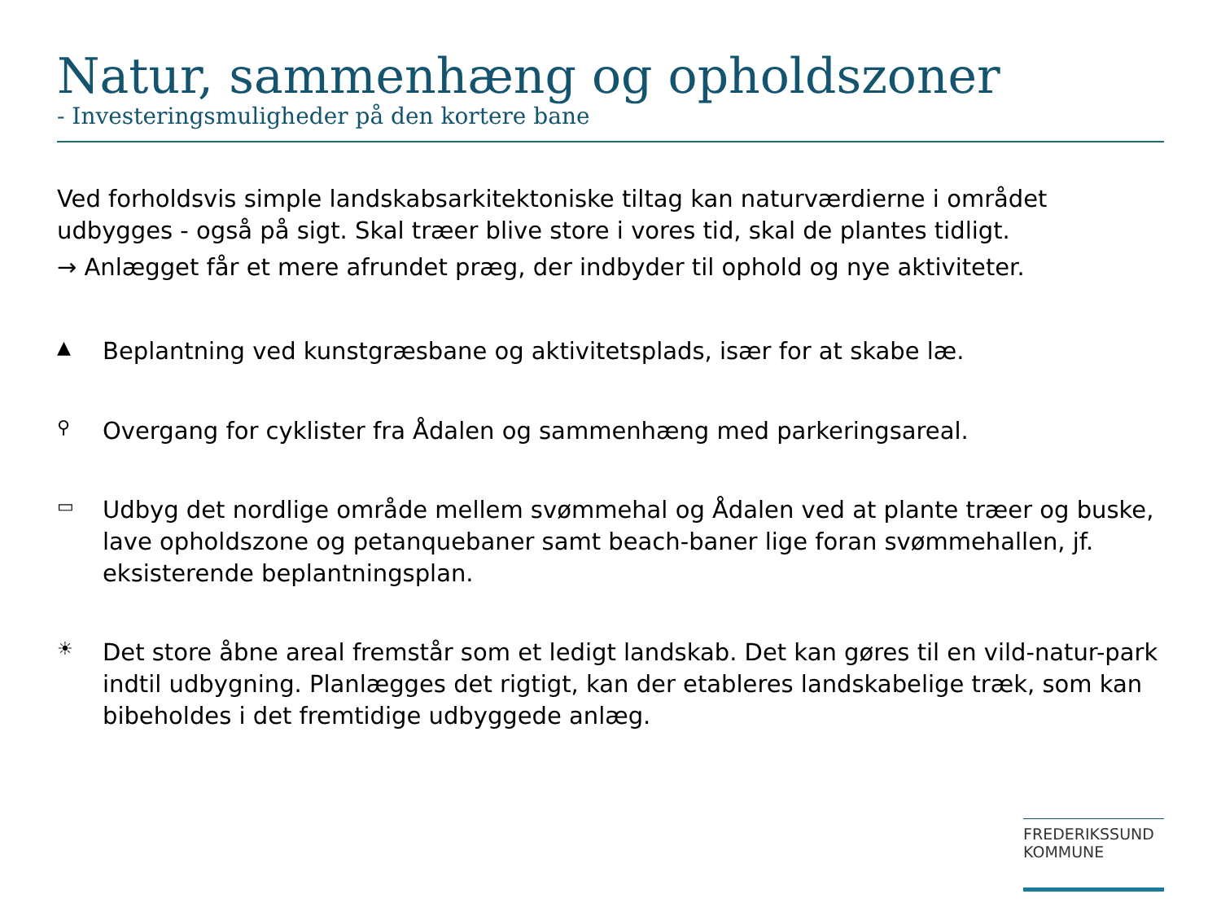Natur, sammenhæng og opholdszoner
- Investeringsmuligheder på den kortere bane
Ved forholdsvis simple landskabsarkitektoniske tiltag kan naturværdierne i området udbygges - også på sigt. Skal træer blive store i vores tid, skal de plantes tidligt.
→ Anlægget får et mere afrundet præg, der indbyder til ophold og nye aktiviteter.
▲
Beplantning ved kunstgræsbane og aktivitetsplads, især for at skabe læ.
⚲
Overgang for cyklister fra Ådalen og sammenhæng med parkeringsareal.
▭
Udbyg det nordlige område mellem svømmehal og Ådalen ved at plante træer og buske, lave opholdszone og petanquebaner samt beach-baner lige foran svømmehallen, jf. eksisterende beplantningsplan.
☀
Det store åbne areal fremstår som et ledigt landskab. Det kan gøres til en vild-natur-park indtil udbygning. Planlægges det rigtigt, kan der etableres landskabelige træk, som kan bibeholdes i det fremtidige udbyggede anlæg.
FREDERIKSSUND
KOMMUNE